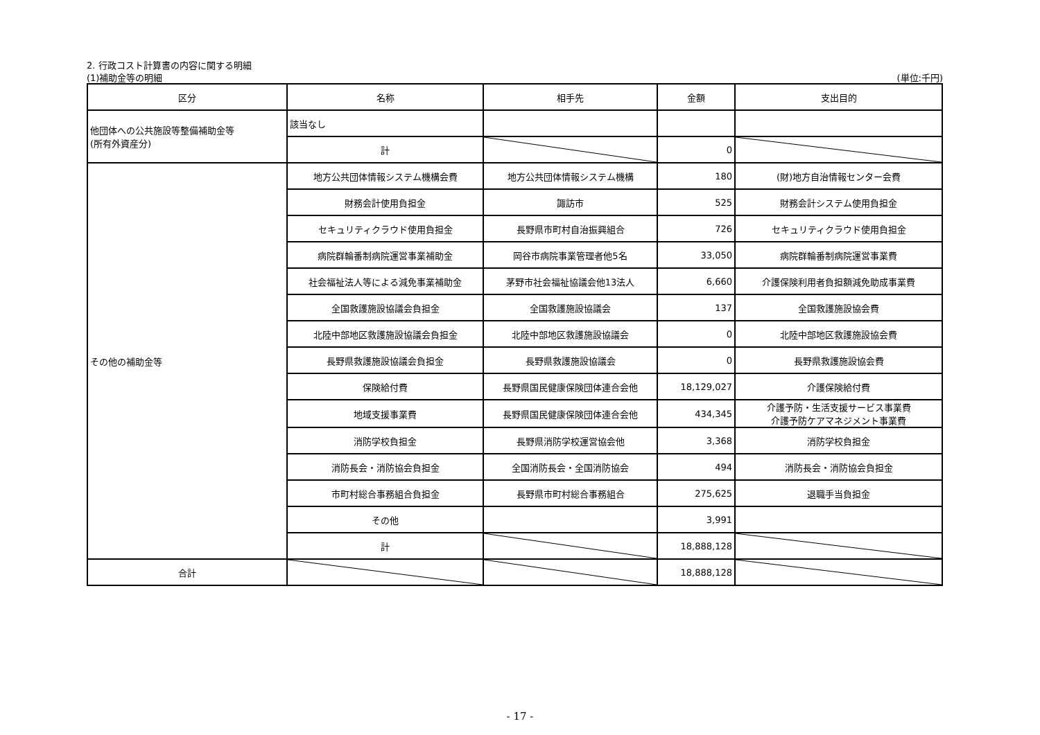2. 行政コスト計算書の内容に関する明細
(1)補助金等の明細 (単位:千円)
| 区分 | 名称 | 相手先 | 金額 | 支出目的 |
| --- | --- | --- | --- | --- |
| 他団体への公共施設等整備補助金等 (所有外資産分) | 該当なし | | | |
| | 計 | | 0 | |
| その他の補助金等 | 地方公共団体情報システム機構会費 | 地方公共団体情報システム機構 | 180 | (財)地方自治情報センター会費 |
| | 財務会計使用負担金 | 諏訪市 | 525 | 財務会計システム使用負担金 |
| | セキュリティクラウド使用負担金 | 長野県市町村自治振興組合 | 726 | セキュリティクラウド使用負担金 |
| | 病院群輪番制病院運営事業補助金 | 岡谷市病院事業管理者他5名 | 33,050 | 病院群輪番制病院運営事業費 |
| | 社会福祉法人等による減免事業補助金 | 茅野市社会福祉協議会他13法人 | 6,660 | 介護保険利用者負担額減免助成事業費 |
| | 全国救護施設協議会負担金 | 全国救護施設協議会 | 137 | 全国救護施設協会費 |
| | 北陸中部地区救護施設協議会負担金 | 北陸中部地区救護施設協議会 | 0 | 北陸中部地区救護施設協会費 |
| | 長野県救護施設協議会負担金 | 長野県救護施設協議会 | 0 | 長野県救護施設協会費 |
| | 保険給付費 | 長野県国民健康保険団体連合会他 | 18,129,027 | 介護保険給付費 |
| | 地域支援事業費 | 長野県国民健康保険団体連合会他 | 434,345 | 介護予防・生活支援サービス事業費 介護予防ケアマネジメント事業費 |
| | 消防学校負担金 | 長野県消防学校運営協会他 | 3,368 | 消防学校負担金 |
| | 消防長会・消防協会負担金 | 全国消防長会・全国消防協会 | 494 | 消防長会・消防協会負担金 |
| | 市町村総合事務組合負担金 | 長野県市町村総合事務組合 | 275,625 | 退職手当負担金 |
| | その他 | | 3,991 | |
| | 計 | | 18,888,128 | |
| 合計 | | | 18,888,128 | |
- 17 -